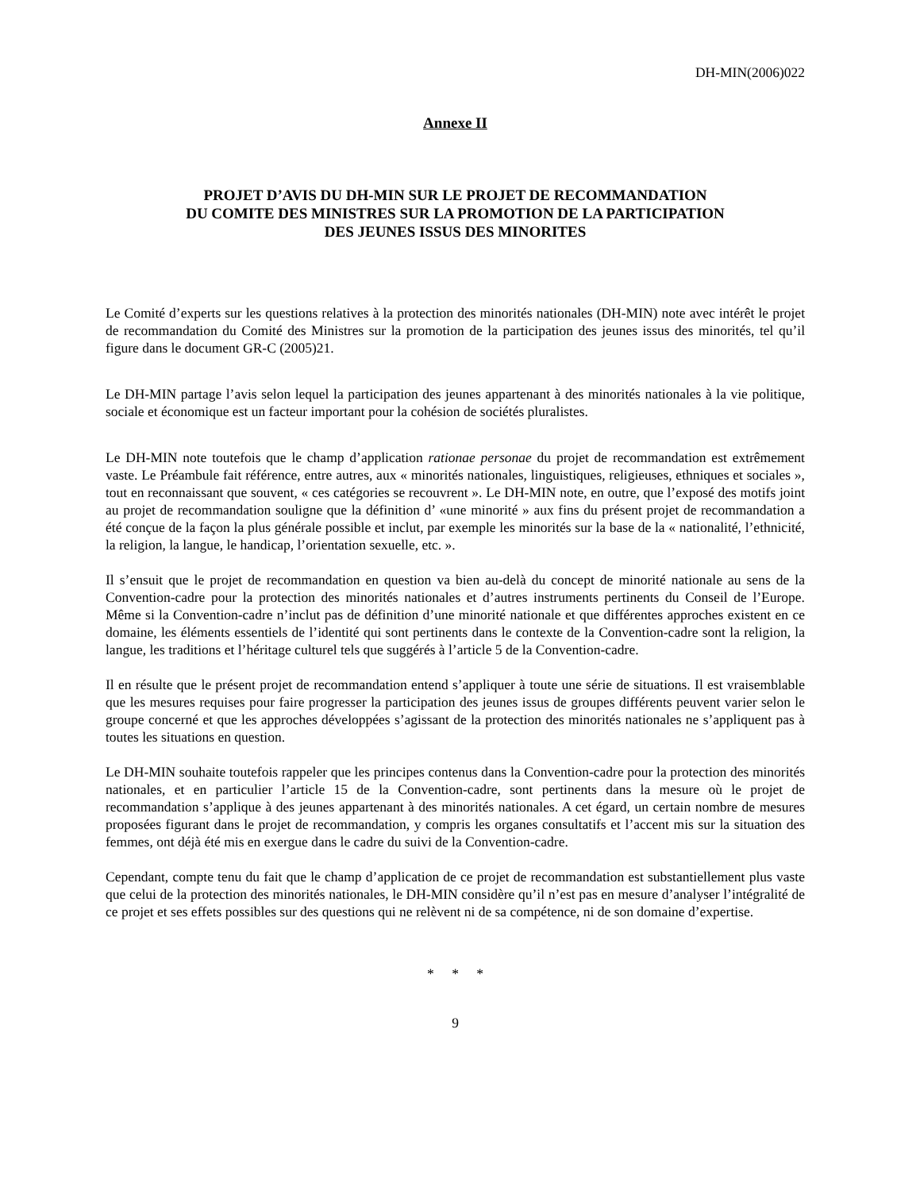DH-MIN(2006)022
Annexe II
PROJET D’AVIS DU DH-MIN SUR LE PROJET DE RECOMMANDATION
DU COMITE DES MINISTRES SUR LA PROMOTION DE LA PARTICIPATION
DES JEUNES ISSUS DES MINORITES
Le Comité d’experts sur les questions relatives à la protection des minorités nationales (DH-MIN) note avec intérêt le projet de recommandation du Comité des Ministres sur la promotion de la participation des jeunes issus des minorités, tel qu’il figure dans le document GR-C (2005)21.
Le DH-MIN partage l’avis selon lequel la participation des jeunes appartenant à des minorités nationales à la vie politique, sociale et économique est un facteur important pour la cohésion de sociétés pluralistes.
Le DH-MIN note toutefois que le champ d’application rationae personae du projet de recommandation est extrêmement vaste. Le Préambule fait référence, entre autres, aux « minorités nationales, linguistiques, religieuses, ethniques et sociales », tout en reconnaissant que souvent, « ces catégories se recouvrent ». Le DH-MIN note, en outre, que l’exposé des motifs joint au projet de recommandation souligne que la définition d’ «une minorité » aux fins du présent projet de recommandation a été conçue de la façon la plus générale possible et inclut, par exemple les minorités sur la base de la « nationalité, l’ethnicité, la religion, la langue, le handicap, l’orientation sexuelle, etc. ».
Il s’ensuit que le projet de recommandation en question va bien au-delà du concept de minorité nationale au sens de la Convention-cadre pour la protection des minorités nationales et d’autres instruments pertinents du Conseil de l’Europe. Même si la Convention-cadre n’inclut pas de définition d’une minorité nationale et que différentes approches existent en ce domaine, les éléments essentiels de l’identité qui sont pertinents dans le contexte de la Convention-cadre sont la religion, la langue, les traditions et l’héritage culturel tels que suggérés à l’article 5 de la Convention-cadre.
Il en résulte que le présent projet de recommandation entend s’appliquer à toute une série de situations. Il est vraisemblable que les mesures requises pour faire progresser la participation des jeunes issus de groupes différents peuvent varier selon le groupe concerné et que les approches développées s’agissant de la protection des minorités nationales ne s’appliquent pas à toutes les situations en question.
Le DH-MIN souhaite toutefois rappeler que les principes contenus dans la Convention-cadre pour la protection des minorités nationales, et en particulier l’article 15 de la Convention-cadre, sont pertinents dans la mesure où le projet de recommandation s’applique à des jeunes appartenant à des minorités nationales. A cet égard, un certain nombre de mesures proposées figurant dans le projet de recommandation, y compris les organes consultatifs et l’accent mis sur la situation des femmes, ont déjà été mis en exergue dans le cadre du suivi de la Convention-cadre.
Cependant, compte tenu du fait que le champ d’application de ce projet de recommandation est substantiellement plus vaste que celui de la protection des minorités nationales, le DH-MIN considère qu’il n’est pas en mesure d’analyser l’intégralité de ce projet et ses effets possibles sur des questions qui ne relèvent ni de sa compétence, ni de son domaine d’expertise.
* * *
9